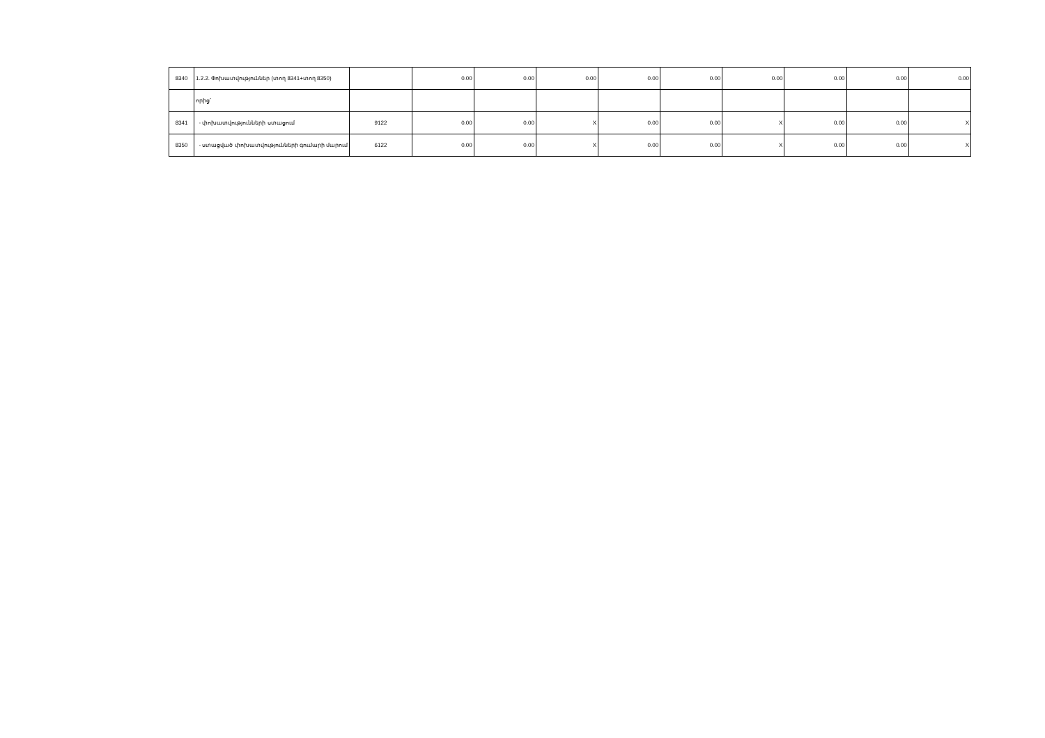| 8340 | 1.2.2. Փոխատվություններ (տող 8341+տող 8350) | | 0.00 | 0.00 | 0.00 | 0.00 | 0.00 | 0.00 | 0.00 | 0.00 | 0.00 |
| | որից` | | | | | | | | | | |
| 8341 | - փոխատվությունների ստացում | 9122 | 0.00 | 0.00 | X | 0.00 | 0.00 | X | 0.00 | 0.00 | X |
| 8350 | - ստացված փոխատվությունների գումարի մարում | 6122 | 0.00 | 0.00 | X | 0.00 | 0.00 | X | 0.00 | 0.00 | X |